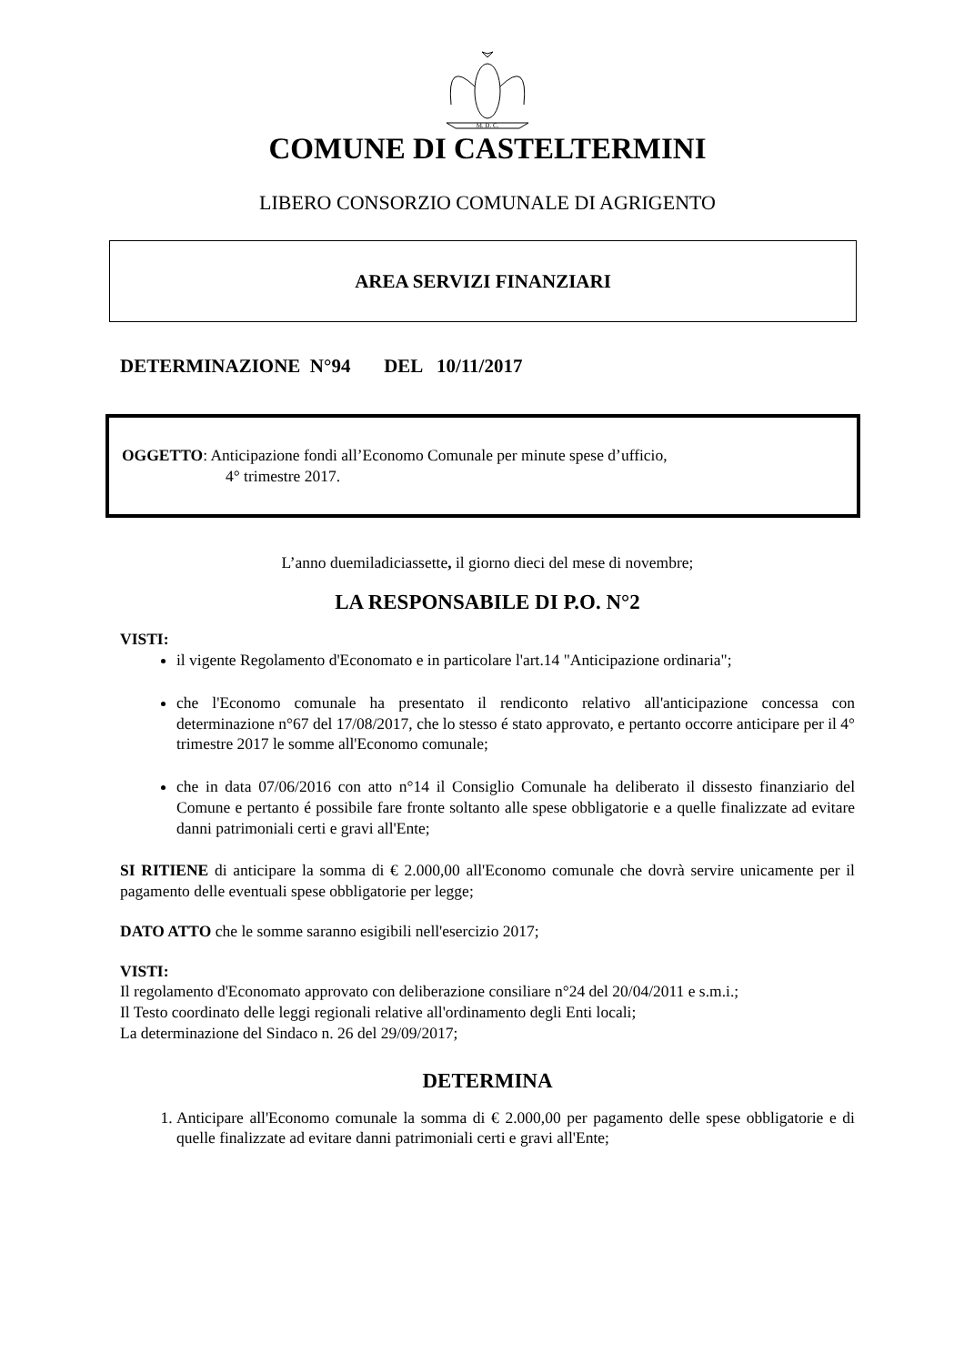M. D. C.
COMUNE DI CASTELTERMINI
LIBERO CONSORZIO COMUNALE DI AGRIGENTO
AREA SERVIZI FINANZIARI
DETERMINAZIONE N°94 DEL 10/11/2017
OGGETTO: Anticipazione fondi all’Economo Comunale per minute spese d’ufficio,
4° trimestre 2017.
L’anno duemiladiciassette, il giorno dieci del mese di novembre;
LA RESPONSABILE DI P.O. N°2
VISTI:
il vigente Regolamento d'Economato e in particolare l'art.14 "Anticipazione ordinaria";
che l'Economo comunale ha presentato il rendiconto relativo all'anticipazione concessa con determinazione n°67 del 17/08/2017, che lo stesso é stato approvato, e pertanto occorre anticipare per il 4° trimestre 2017 le somme all'Economo comunale;
che in data 07/06/2016 con atto n°14 il Consiglio Comunale ha deliberato il dissesto finanziario del Comune e pertanto é possibile fare fronte soltanto alle spese obbligatorie e a quelle finalizzate ad evitare danni patrimoniali certi e gravi all'Ente;
SI RITIENE di anticipare la somma di € 2.000,00 all'Economo comunale che dovrà servire unicamente per il pagamento delle eventuali spese obbligatorie per legge;
DATO ATTO che le somme saranno esigibili nell'esercizio 2017;
VISTI:
Il regolamento d'Economato approvato con deliberazione consiliare n°24 del 20/04/2011 e s.m.i.;
Il Testo coordinato delle leggi regionali relative all'ordinamento degli Enti locali;
La determinazione del Sindaco n. 26 del 29/09/2017;
DETERMINA
1. Anticipare all'Economo comunale la somma di € 2.000,00 per pagamento delle spese obbligatorie e di quelle finalizzate ad evitare danni patrimoniali certi e gravi all'Ente;